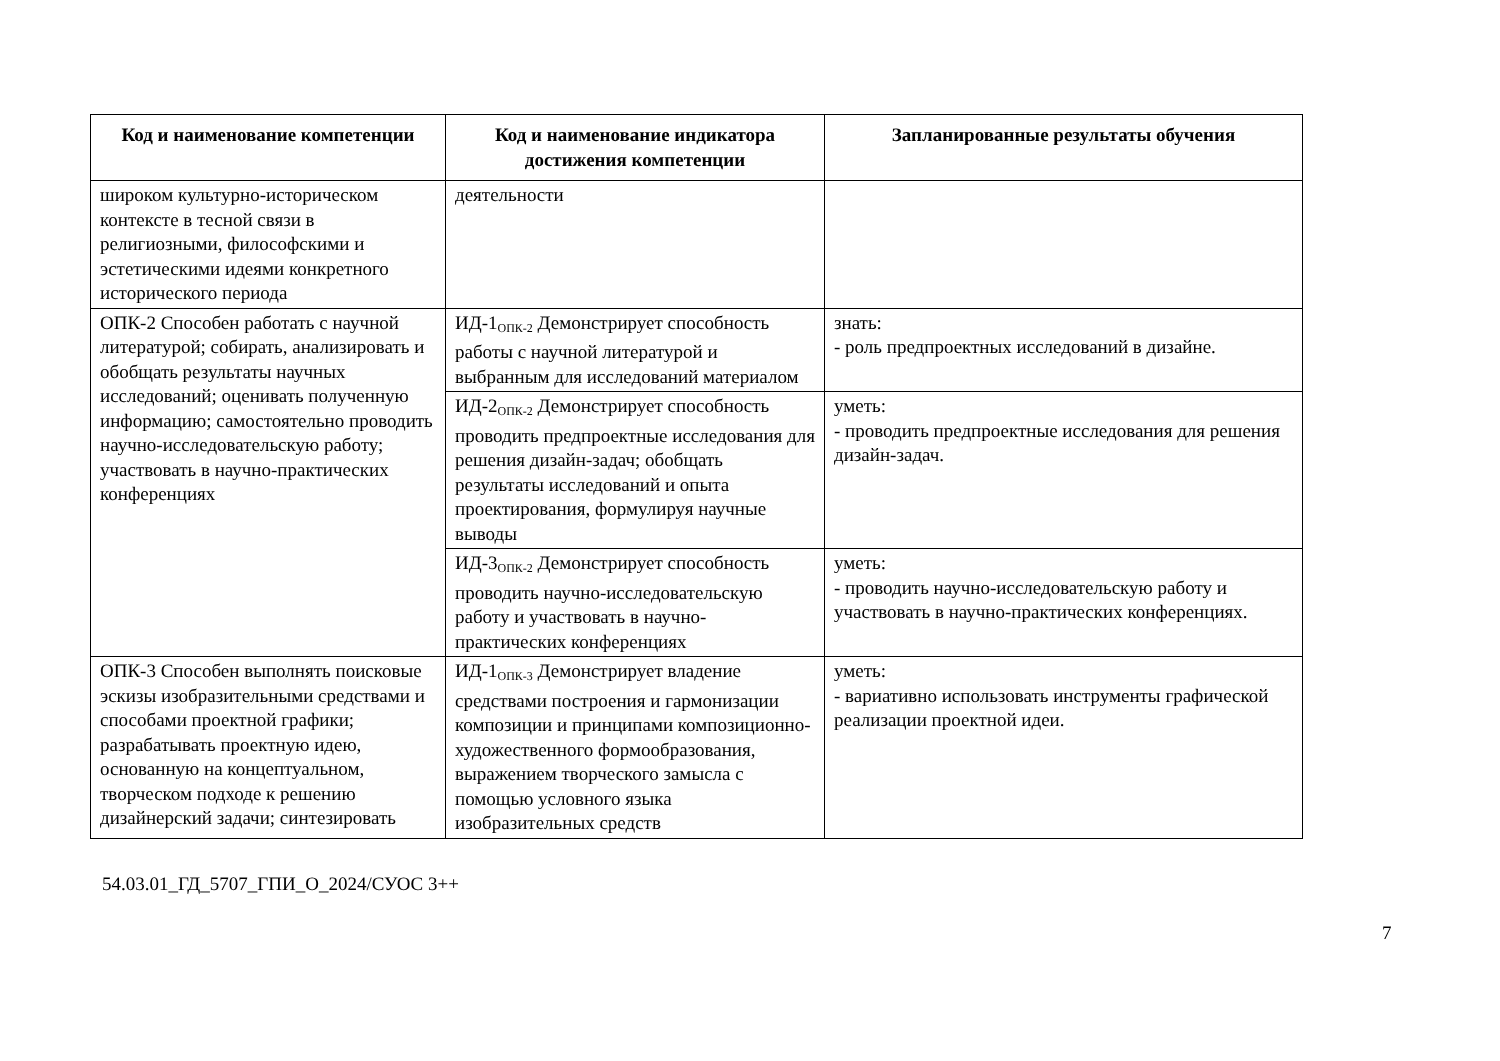| Код и наименование компетенции | Код и наименование индикатора достижения компетенции | Запланированные результаты обучения |
| --- | --- | --- |
| широком культурно-историческом контексте в тесной связи в религиозными, философскими и эстетическими идеями конкретного исторического периода | деятельности | |
| ОПК-2 Способен работать с научной литературой; собирать, анализировать и обобщать результаты научных исследований; оценивать полученную информацию; самостоятельно проводить научно-исследовательскую работу; участвовать в научно-практических конференциях | ИД-1<sub>ОПК-2</sub> Демонстрирует способность работы с научной литературой и выбранным для исследований материалом | знать: - роль предпроектных исследований в дизайне. |
| | ИД-2<sub>ОПК-2</sub> Демонстрирует способность проводить предпроектные исследования для решения дизайн-задач; обобщать результаты исследований и опыта проектирования, формулируя научные выводы | уметь: - проводить предпроектные исследования для решения дизайн-задач. |
| | ИД-3<sub>ОПК-2</sub> Демонстрирует способность проводить научно-исследовательскую работу и участвовать в научно-практических конференциях | уметь: - проводить научно-исследовательскую работу и участвовать в научно-практических конференциях. |
| ОПК-3 Способен выполнять поисковые эскизы изобразительными средствами и способами проектной графики; разрабатывать проектную идею, основанную на концептуальном, творческом подходе к решению дизайнерский задачи; синтезировать | ИД-1<sub>ОПК-3</sub> Демонстрирует владение средствами построения и гармонизации композиции и принципами композиционно-художественного формообразования, выражением творческого замысла с помощью условного языка изобразительных средств | уметь: - вариативно использовать инструменты графической реализации проектной идеи. |
7
54.03.01_ГД_5707_ГПИ_О_2024/СУОС 3++